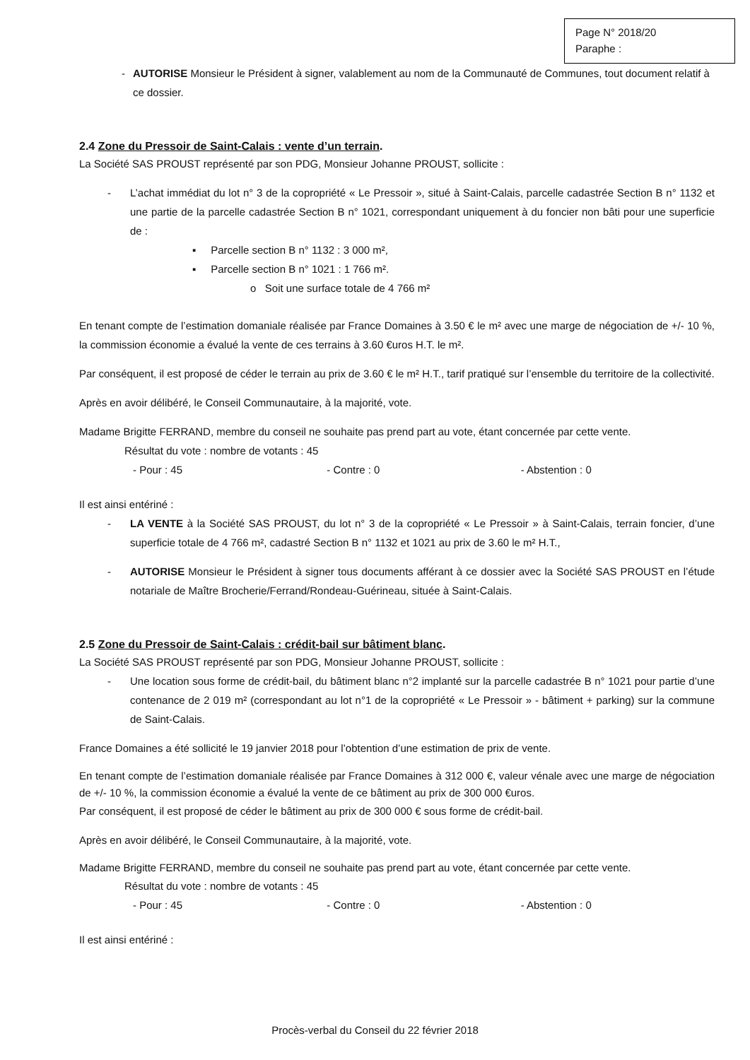Page N° 2018/20
Paraphe :
- AUTORISE Monsieur le Président à signer, valablement au nom de la Communauté de Communes, tout document relatif à ce dossier.
2.4 Zone du Pressoir de Saint-Calais : vente d’un terrain.
La Société SAS PROUST représenté par son PDG, Monsieur Johanne PROUST, sollicite :
- L’achat immédiat du lot n° 3 de la copropriété « Le Pressoir », situé à Saint-Calais, parcelle cadastrée Section B n° 1132 et une partie de la parcelle cadastrée Section B n° 1021, correspondant uniquement à du foncier non bâti pour une superficie de :
▪ Parcelle section B n° 1132 : 3 000 m²,
▪ Parcelle section B n° 1021 : 1 766 m².
o Soit une surface totale de 4 766 m²
En tenant compte de l’estimation domaniale réalisée par France Domaines à 3.50 € le m² avec une marge de négociation de +/- 10 %, la commission économie a évalué la vente de ces terrains à 3.60 €uros H.T. le m².
Par conséquent, il est proposé de céder le terrain au prix de 3.60 € le m² H.T., tarif pratiqué sur l’ensemble du territoire de la collectivité.
Après en avoir délibéré, le Conseil Communautaire, à la majorité, vote.
Madame Brigitte FERRAND, membre du conseil ne souhaite pas prend part au vote, étant concernée par cette vente.
Résultat du vote : nombre de votants : 45
- Pour : 45 - Contre : 0 - Abstention : 0
Il est ainsi entériné :
- LA VENTE à la Société SAS PROUST, du lot n° 3 de la copropriété « Le Pressoir » à Saint-Calais, terrain foncier, d’une superficie totale de 4 766 m², cadastré Section B n° 1132 et 1021 au prix de 3.60 le m² H.T.,
- AUTORISE Monsieur le Président à signer tous documents afférant à ce dossier avec la Société SAS PROUST en l’étude notariale de Maître Brocherie/Ferrand/Rondeau-Guérineau, située à Saint-Calais.
2.5 Zone du Pressoir de Saint-Calais : crédit-bail sur bâtiment blanc.
La Société SAS PROUST représenté par son PDG, Monsieur Johanne PROUST, sollicite :
- Une location sous forme de crédit-bail, du bâtiment blanc n°2 implanté sur la parcelle cadastrée B n° 1021 pour partie d’une contenance de 2 019 m² (correspondant au lot n°1 de la copropriété « Le Pressoir » - bâtiment + parking) sur la commune de Saint-Calais.
France Domaines a été sollicité le 19 janvier 2018 pour l’obtention d’une estimation de prix de vente.
En tenant compte de l’estimation domaniale réalisée par France Domaines à 312 000 €, valeur vénale avec une marge de négociation de +/- 10 %, la commission économie a évalué la vente de ce bâtiment au prix de 300 000 €uros.
Par conséquent, il est proposé de céder le bâtiment au prix de 300 000 € sous forme de crédit-bail.
Après en avoir délibéré, le Conseil Communautaire, à la majorité, vote.
Madame Brigitte FERRAND, membre du conseil ne souhaite pas prend part au vote, étant concernée par cette vente.
Résultat du vote : nombre de votants : 45
- Pour : 45 - Contre : 0 - Abstention : 0
Il est ainsi entériné :
Procès-verbal du Conseil du 22 février 2018